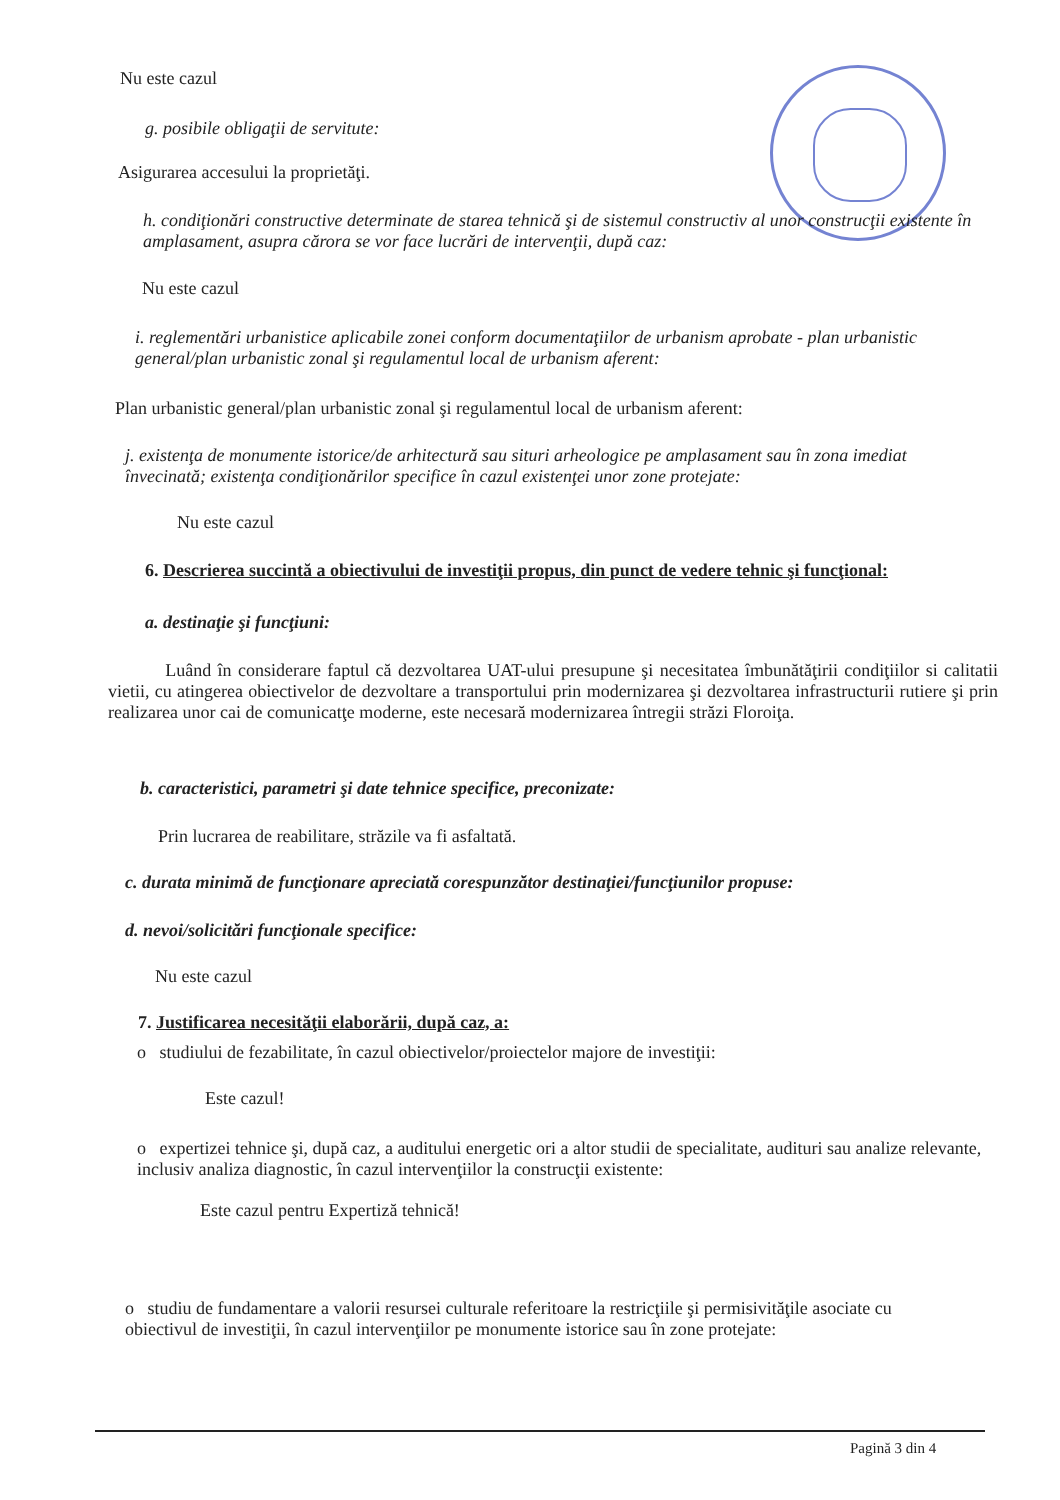Nu este cazul
g. posibile obligaţii de servitute:
Asigurarea accesului la proprietăţi.
h. condiţionări constructive determinate de starea tehnică şi de sistemul constructiv al unor construcţii existente în amplasament, asupra cărora se vor face lucrări de intervenţii, după caz:
Nu este cazul
i. reglementări urbanistice aplicabile zonei conform documentaţiilor de urbanism aprobate - plan urbanistic general/plan urbanistic zonal şi regulamentul local de urbanism aferent:
Plan urbanistic general/plan urbanistic zonal şi regulamentul local de urbanism aferent:
j. existenţa de monumente istorice/de arhitectură sau situri arheologice pe amplasament sau în zona imediat învecinată; existenţa condiţionărilor specifice în cazul existenţei unor zone protejate:
Nu este cazul
6. Descrierea succintă a obiectivului de investiţii propus, din punct de vedere tehnic şi funcţional:
a. destinaţie şi funcţiuni:
Luând în considerare faptul că dezvoltarea UAT-ului presupune şi necesitatea îmbunătăţirii condiţiilor si calitatii vietii, cu atingerea obiectivelor de dezvoltare a transportului prin modernizarea şi dezvoltarea infrastructurii rutiere şi prin realizarea unor cai de comunicatţe moderne, este necesară modernizarea întregii străzi Floroiţa.
b. caracteristici, parametri şi date tehnice specifice, preconizate:
Prin lucrarea de reabilitare, străzile va fi asfaltată.
c. durata minimă de funcţionare apreciată corespunzător destinaţiei/funcţiunilor propuse:
d. nevoi/solicitări funcţionale specifice:
Nu este cazul
7. Justificarea necesităţii elaborării, după caz, a:
o studiului de fezabilitate, în cazul obiectivelor/proiectelor majore de investiţii:
Este cazul!
o expertizei tehnice şi, după caz, a auditului energetic ori a altor studii de specialitate, audituri sau analize relevante, inclusiv analiza diagnostic, în cazul intervenţiilor la construcţii existente:
Este cazul pentru Expertiză tehnică!
o studiu de fundamentare a valorii resursei culturale referitoare la restricţiile şi permisivităţile asociate cu obiectivul de investiţii, în cazul intervenţiilor pe monumente istorice sau în zone protejate:
Pagină 3 din 4